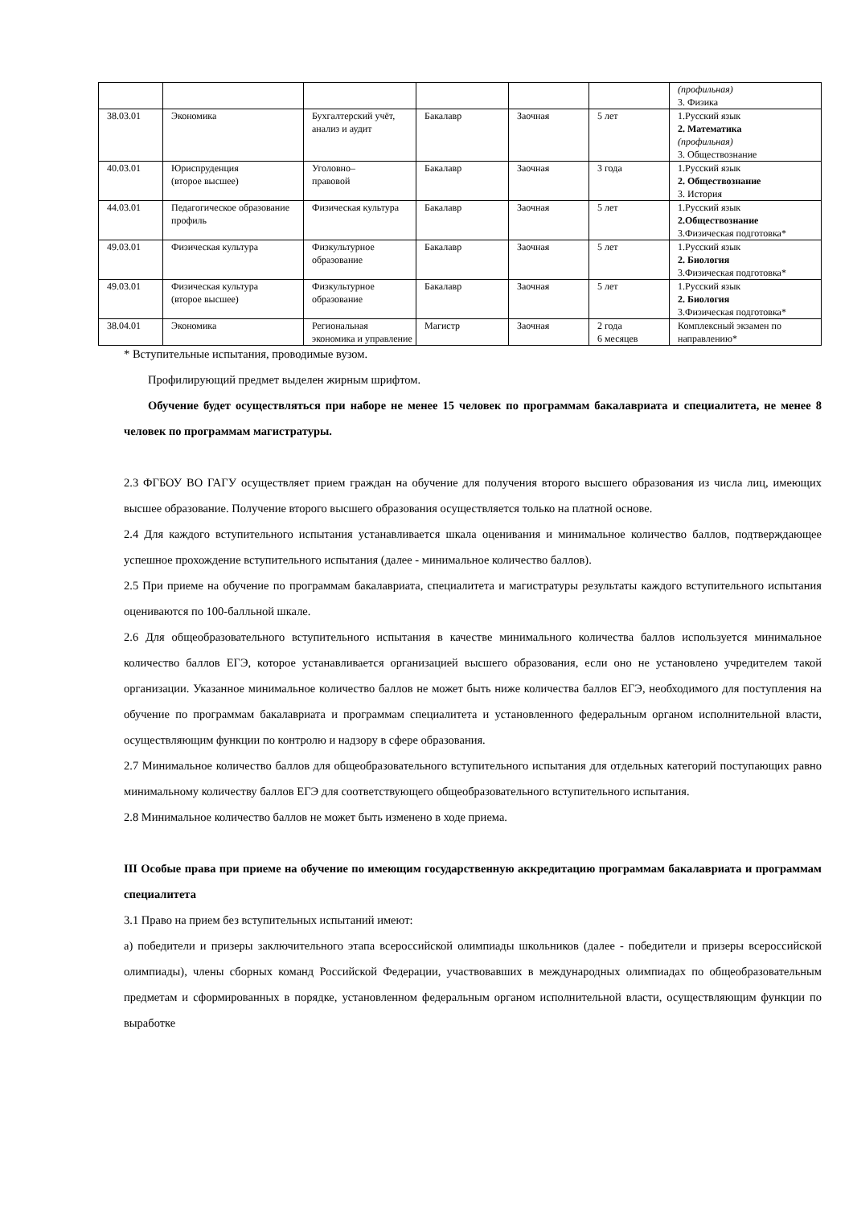| | | | | | | (профильная) 3. Физика |
| 38.03.01 | Экономика | Бухгалтерский учёт, анализ и аудит | Бакалавр | Заочная | 5 лет | 1.Русский язык 2. Математика (профильная) 3. Обществознание |
| 40.03.01 | Юриспруденция (второе высшее) | Уголовно– правовой | Бакалавр | Заочная | 3 года | 1.Русский язык 2. Обществознание 3. История |
| 44.03.01 | Педагогическое образование профиль | Физическая культура | Бакалавр | Заочная | 5 лет | 1.Русский язык 2.Обществознание 3.Физическая подготовка* |
| 49.03.01 | Физическая культура | Физкультурное образование | Бакалавр | Заочная | 5 лет | 1.Русский язык 2. Биология 3.Физическая подготовка* |
| 49.03.01 | Физическая культура (второе высшее) | Физкультурное образование | Бакалавр | Заочная | 5 лет | 1.Русский язык 2. Биология 3.Физическая подготовка* |
| 38.04.01 | Экономика | Региональная экономика и управление | Магистр | Заочная | 2 года 6 месяцев | Комплексный экзамен по направлению* |
* Вступительные испытания, проводимые вузом.
Профилирующий предмет выделен жирным шрифтом.
Обучение будет осуществляться при наборе не менее 15 человек по программам бакалавриата и специалитета, не менее 8 человек по программам магистратуры.
2.3 ФГБОУ ВО ГАГУ осуществляет прием граждан на обучение для получения второго высшего образования из числа лиц, имеющих высшее образование. Получение второго высшего образования осуществляется только на платной основе.
2.4 Для каждого вступительного испытания устанавливается шкала оценивания и минимальное количество баллов, подтверждающее успешное прохождение вступительного испытания (далее - минимальное количество баллов).
2.5 При приеме на обучение по программам бакалавриата, специалитета и магистратуры результаты каждого вступительного испытания оцениваются по 100-балльной шкале.
2.6 Для общеобразовательного вступительного испытания в качестве минимального количества баллов используется минимальное количество баллов ЕГЭ, которое устанавливается организацией высшего образования, если оно не установлено учредителем такой организации. Указанное минимальное количество баллов не может быть ниже количества баллов ЕГЭ, необходимого для поступления на обучение по программам бакалавриата и программам специалитета и установленного федеральным органом исполнительной власти, осуществляющим функции по контролю и надзору в сфере образования.
2.7 Минимальное количество баллов для общеобразовательного вступительного испытания для отдельных категорий поступающих равно минимальному количеству баллов ЕГЭ для соответствующего общеобразовательного вступительного испытания.
2.8 Минимальное количество баллов не может быть изменено в ходе приема.
III Особые права при приеме на обучение по имеющим государственную аккредитацию программам бакалавриата и программам специалитета
3.1 Право на прием без вступительных испытаний имеют:
а) победители и призеры заключительного этапа всероссийской олимпиады школьников (далее - победители и призеры всероссийской олимпиады), члены сборных команд Российской Федерации, участвовавших в международных олимпиадах по общеобразовательным предметам и сформированных в порядке, установленном федеральным органом исполнительной власти, осуществляющим функции по выработке